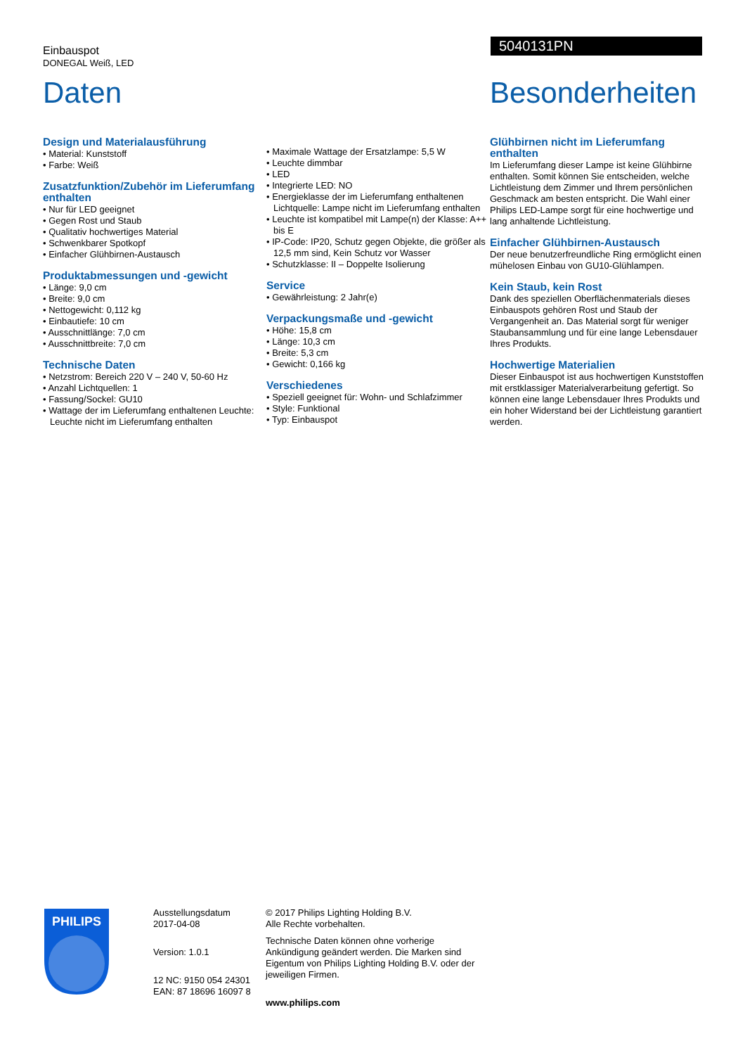Einbauspot
DONEGAL Weiß, LED
5040131PN
Daten
Design und Materialausführung
• Material: Kunststoff
• Farbe: Weiß
Zusatzfunktion/Zubehör im Lieferumfang enthalten
• Nur für LED geeignet
• Gegen Rost und Staub
• Qualitativ hochwertiges Material
• Schwenkbarer Spotkopf
• Einfacher Glühbirnen-Austausch
Produktabmessungen und -gewicht
• Länge: 9,0 cm
• Breite: 9,0 cm
• Nettogewicht: 0,112 kg
• Einbautiefe: 10 cm
• Ausschnittlänge: 7,0 cm
• Ausschnittbreite: 7,0 cm
Technische Daten
• Netzstrom: Bereich 220 V – 240 V, 50-60 Hz
• Anzahl Lichtquellen: 1
• Fassung/Sockel: GU10
• Wattage der im Lieferumfang enthaltenen Leuchte: Leuchte nicht im Lieferumfang enthalten
• Maximale Wattage der Ersatzlampe: 5,5 W
• Leuchte dimmbar
• LED
• Integrierte LED: NO
• Energieklasse der im Lieferumfang enthaltenen Lichtquelle: Lampe nicht im Lieferumfang enthalten
• Leuchte ist kompatibel mit Lampe(n) der Klasse: A++ bis E
• IP-Code: IP20, Schutz gegen Objekte, die größer als 12,5 mm sind, Kein Schutz vor Wasser
• Schutzklasse: II – Doppelte Isolierung
Service
• Gewährleistung: 2 Jahr(e)
Verpackungsmaße und -gewicht
• Höhe: 15,8 cm
• Länge: 10,3 cm
• Breite: 5,3 cm
• Gewicht: 0,166 kg
Verschiedenes
• Speziell geeignet für: Wohn- und Schlafzimmer
• Style: Funktional
• Typ: Einbauspot
Besonderheiten
Glühbirnen nicht im Lieferumfang enthalten
Im Lieferumfang dieser Lampe ist keine Glühbirne enthalten. Somit können Sie entscheiden, welche Lichtleistung dem Zimmer und Ihrem persönlichen Geschmack am besten entspricht. Die Wahl einer Philips LED-Lampe sorgt für eine hochwertige und lang anhaltende Lichtleistung.
Einfacher Glühbirnen-Austausch
Der neue benutzerfreundliche Ring ermöglicht einen mühelosen Einbau von GU10-Glühlampen.
Kein Staub, kein Rost
Dank des speziellen Oberflächenmaterials dieses Einbauspots gehören Rost und Staub der Vergangenheit an. Das Material sorgt für weniger Staubansammlung und für eine lange Lebensdauer Ihres Produkts.
Hochwertige Materialien
Dieser Einbauspot ist aus hochwertigen Kunststoffen mit erstklassiger Materialverarbeitung gefertigt. So können eine lange Lebensdauer Ihres Produkts und ein hoher Widerstand bei der Lichtleistung garantiert werden.
PHILIPS
Ausstellungsdatum
2017-04-08
Version: 1.0.1
12 NC: 9150 054 24301
EAN: 87 18696 16097 8
© 2017 Philips Lighting Holding B.V.
Alle Rechte vorbehalten.
Technische Daten können ohne vorherige Ankündigung geändert werden. Die Marken sind Eigentum von Philips Lighting Holding B.V. oder der jeweiligen Firmen.
www.philips.com